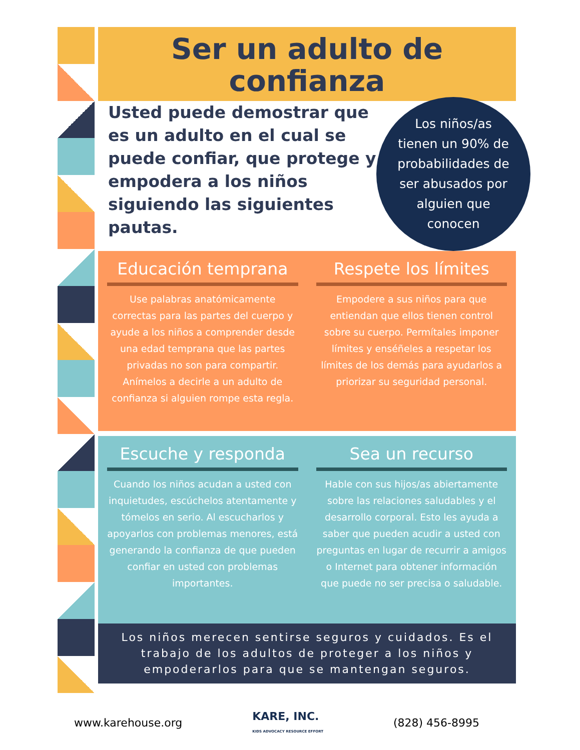Ser un adulto de
confianza
Usted puede demostrar que es un adulto en el cual se puede confiar, que protege y empodera a los niños siguiendo las siguientes pautas.
Los niños/as
tienen un 90% de
probabilidades de
ser abusados por
alguien que
conocen
Educación temprana
Use palabras anatómicamente correctas para las partes del cuerpo y ayude a los niños a comprender desde una edad temprana que las partes privadas no son para compartir. Anímelos a decirle a un adulto de confianza si alguien rompe esta regla.
Respete los límites
Empodere a sus niños para que entiendan que ellos tienen control sobre su cuerpo. Permítales imponer límites y enséñeles a respetar los límites de los demás para ayudarlos a priorizar su seguridad personal.
Escuche y responda
Cuando los niños acudan a usted con inquietudes, escúchelos atentamente y tómelos en serio. Al escucharlos y apoyarlos con problemas menores, está generando la confianza de que pueden confiar en usted con problemas importantes.
Sea un recurso
Hable con sus hijos/as abiertamente sobre las relaciones saludables y el desarrollo corporal. Esto les ayuda a saber que pueden acudir a usted con preguntas en lugar de recurrir a amigos o Internet para obtener información que puede no ser precisa o saludable.
Los niños merecen sentirse seguros y cuidados. Es el trabajo de los adultos de proteger a los niños y empoderarlos para que se mantengan seguros.
www.karehouse.org KARE, INC.
KIDS ADVOCACY RESOURCE EFFORT (828) 456-8995